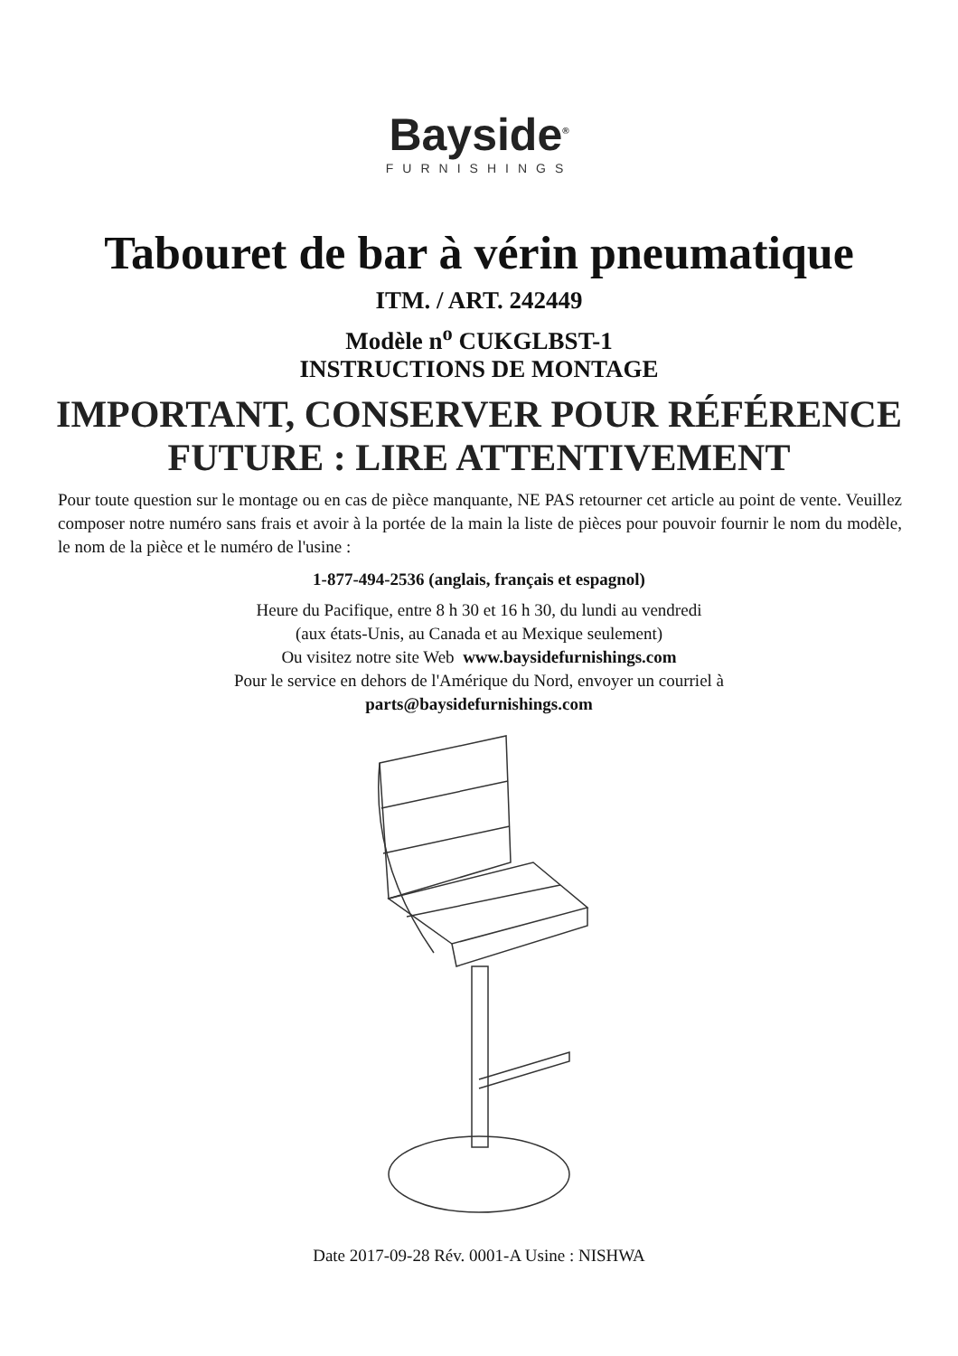Bayside<sup>®</sup>
FURNISHINGS
Tabouret de bar à vérin pneumatique
ITM. / ART. 242449
Modèle n<sup>o</sup> CUKGLBST-1
INSTRUCTIONS DE MONTAGE
IMPORTANT, CONSERVER POUR RÉFÉRENCE
FUTURE : LIRE ATTENTIVEMENT
Pour toute question sur le montage ou en cas de pièce manquante, NE PAS retourner cet article au point de vente. Veuillez composer notre numéro sans frais et avoir à la portée de la main la liste de pièces pour pouvoir fournir le nom du modèle, le nom de la pièce et le numéro de l'usine :
1-877-494-2536 (anglais, français et espagnol)
Heure du Pacifique, entre 8 h 30 et 16 h 30, du lundi au vendredi
(aux états-Unis, au Canada et au Mexique seulement)
Ou visitez notre site Web www.baysidefurnishings.com
Pour le service en dehors de l'Amérique du Nord, envoyer un courriel à
parts@baysidefurnishings.com
Date 2017-09-28 Rév. 0001-A Usine : NISHWA